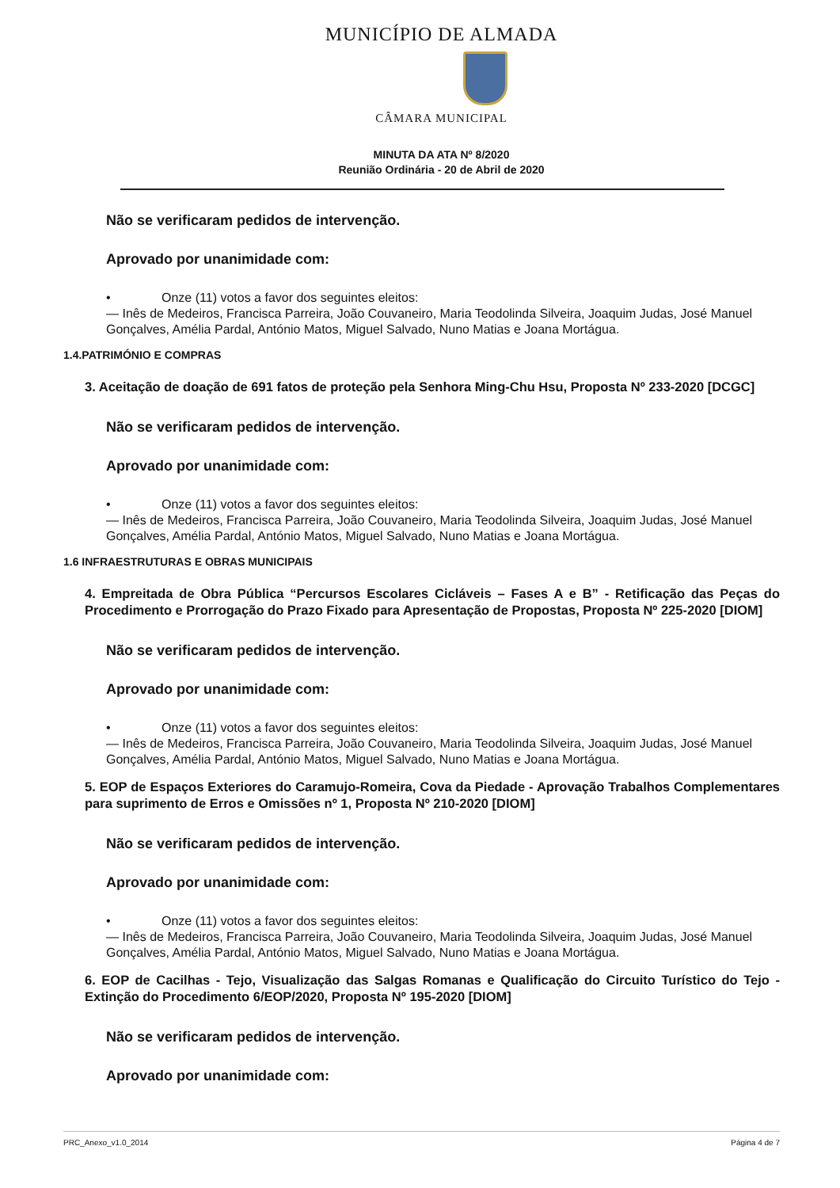MUNICÍPIO DE ALMADA
CÂMARA MUNICIPAL
MINUTA DA ATA Nº 8/2020
Reunião Ordinária - 20 de Abril de 2020
Não se verificaram pedidos de intervenção.
Aprovado por unanimidade com:
• Onze (11) votos a favor dos seguintes eleitos:
— Inês de Medeiros, Francisca Parreira, João Couvaneiro, Maria Teodolinda Silveira, Joaquim Judas, José Manuel Gonçalves, Amélia Pardal, António Matos, Miguel Salvado, Nuno Matias e Joana Mortágua.
1.4.PATRIMÓNIO E COMPRAS
3. Aceitação de doação de 691 fatos de proteção pela Senhora Ming-Chu Hsu, Proposta Nº 233-2020 [DCGC]
Não se verificaram pedidos de intervenção.
Aprovado por unanimidade com:
• Onze (11) votos a favor dos seguintes eleitos:
— Inês de Medeiros, Francisca Parreira, João Couvaneiro, Maria Teodolinda Silveira, Joaquim Judas, José Manuel Gonçalves, Amélia Pardal, António Matos, Miguel Salvado, Nuno Matias e Joana Mortágua.
1.6 INFRAESTRUTURAS E OBRAS MUNICIPAIS
4. Empreitada de Obra Pública “Percursos Escolares Cicláveis – Fases A e B” - Retificação das Peças do Procedimento e Prorrogação do Prazo Fixado para Apresentação de Propostas, Proposta Nº 225-2020 [DIOM]
Não se verificaram pedidos de intervenção.
Aprovado por unanimidade com:
• Onze (11) votos a favor dos seguintes eleitos:
— Inês de Medeiros, Francisca Parreira, João Couvaneiro, Maria Teodolinda Silveira, Joaquim Judas, José Manuel Gonçalves, Amélia Pardal, António Matos, Miguel Salvado, Nuno Matias e Joana Mortágua.
5. EOP de Espaços Exteriores do Caramujo-Romeira, Cova da Piedade - Aprovação Trabalhos Complementares para suprimento de Erros e Omissões nº 1, Proposta Nº 210-2020 [DIOM]
Não se verificaram pedidos de intervenção.
Aprovado por unanimidade com:
• Onze (11) votos a favor dos seguintes eleitos:
— Inês de Medeiros, Francisca Parreira, João Couvaneiro, Maria Teodolinda Silveira, Joaquim Judas, José Manuel Gonçalves, Amélia Pardal, António Matos, Miguel Salvado, Nuno Matias e Joana Mortágua.
6. EOP de Cacilhas - Tejo, Visualização das Salgas Romanas e Qualificação do Circuito Turístico do Tejo - Extinção do Procedimento 6/EOP/2020, Proposta Nº 195-2020 [DIOM]
Não se verificaram pedidos de intervenção.
Aprovado por unanimidade com:
PRC_Anexo_v1.0_2014 Página 4 de 7